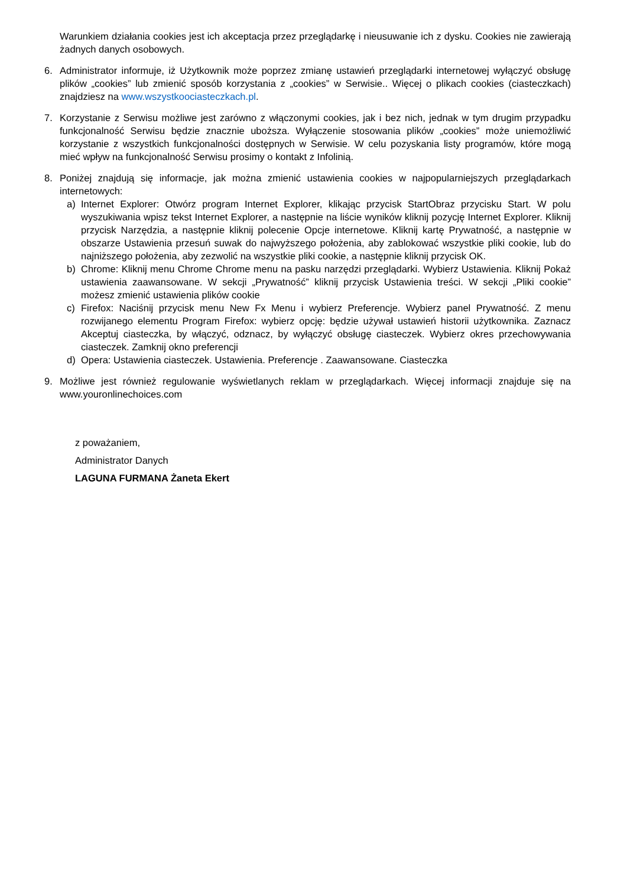Warunkiem działania cookies jest ich akceptacja przez przeglądarkę i nieusuwanie ich z dysku. Cookies nie zawierają żadnych danych osobowych.
6. Administrator informuje, iż Użytkownik może poprzez zmianę ustawień przeglądarki internetowej wyłączyć obsługę plików „cookies” lub zmienić sposób korzystania z „cookies” w Serwisie.. Więcej o plikach cookies (ciasteczkach) znajdziesz na www.wszystkoociasteczkach.pl.
7. Korzystanie z Serwisu możliwe jest zarówno z włączonymi cookies, jak i bez nich, jednak w tym drugim przypadku funkcjonalność Serwisu będzie znacznie uboższa. Wyłączenie stosowania plików „cookies” może uniemożliwić korzystanie z wszystkich funkcjonalności dostępnych w Serwisie. W celu pozyskania listy programów, które mogą mieć wpływ na funkcjonalność Serwisu prosimy o kontakt z Infolinią.
8. Poniżej znajdują się informacje, jak można zmienić ustawienia cookies w najpopularniejszych przeglądarkach internetowych:
a) Internet Explorer: Otwórz program Internet Explorer, klikając przycisk StartObraz przycisku Start. W polu wyszukiwania wpisz tekst Internet Explorer, a następnie na liście wyników kliknij pozycję Internet Explorer. Kliknij przycisk Narzędzia, a następnie kliknij polecenie Opcje internetowe. Kliknij kartę Prywatność, a następnie w obszarze Ustawienia przesuń suwak do najwyższego położenia, aby zablokować wszystkie pliki cookie, lub do najniższego położenia, aby zezwolić na wszystkie pliki cookie, a następnie kliknij przycisk OK.
b) Chrome: Kliknij menu Chrome Chrome menu na pasku narzędzi przeglądarki. Wybierz Ustawienia. Kliknij Pokaż ustawienia zaawansowane. W sekcji „Prywatność” kliknij przycisk Ustawienia treści. W sekcji „Pliki cookie” możesz zmienić ustawienia plików cookie
c) Firefox: Naciśnij przycisk menu New Fx Menu i wybierz Preferencje. Wybierz panel Prywatność. Z menu rozwijanego elementu Program Firefox: wybierz opcję: będzie używał ustawień historii użytkownika. Zaznacz Akceptuj ciasteczka, by włączyć, odznacz, by wyłączyć obsługę ciasteczek. Wybierz okres przechowywania ciasteczek. Zamknij okno preferencji
d) Opera: Ustawienia ciasteczek. Ustawienia. Preferencje . Zaawansowane. Ciasteczka
9. Możliwe jest również regulowanie wyświetlanych reklam w przeglądarkach. Więcej informacji znajduje się na www.youronlinechoices.com
z poważaniem,
Administrator Danych
LAGUNA FURMANA Żaneta Ekert